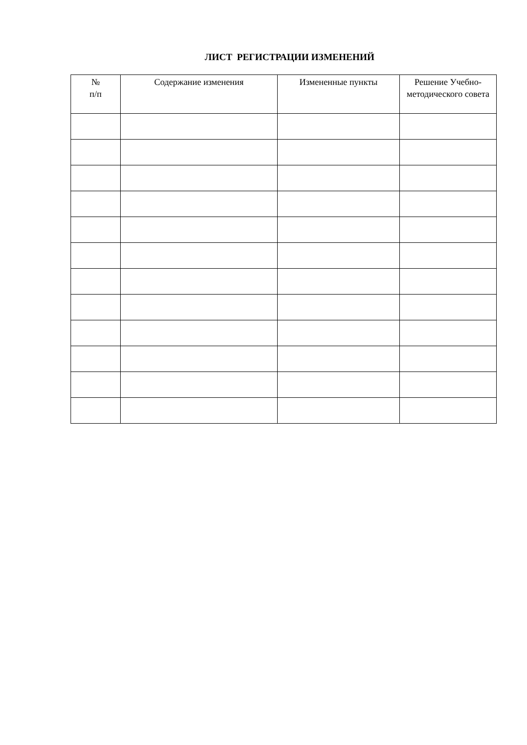ЛИСТ РЕГИСТРАЦИИ ИЗМЕНЕНИЙ
| № п/п | Содержание изменения | Измененные пункты | Решение Учебно-методического совета |
| --- | --- | --- | --- |